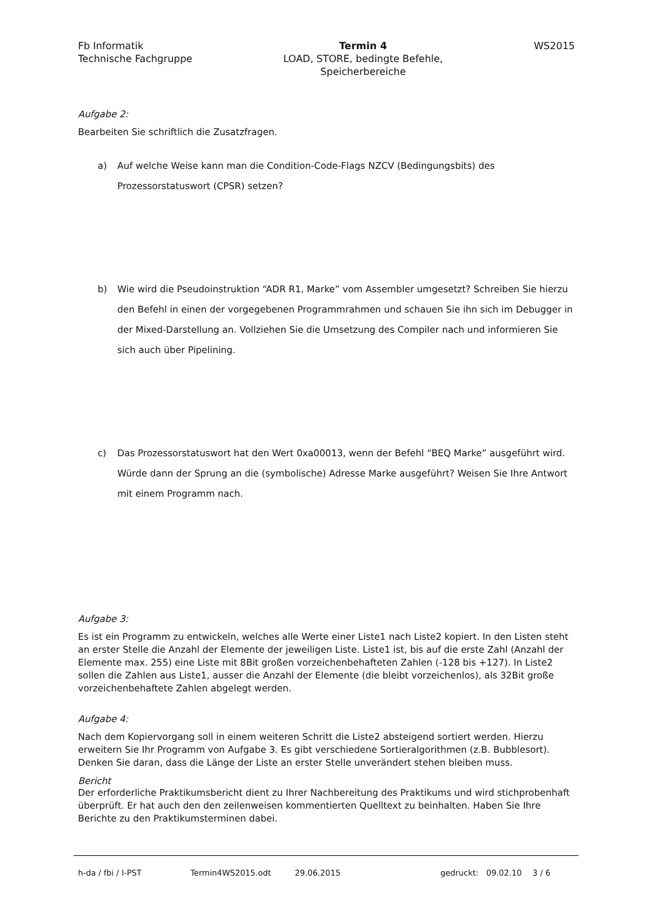Fb Informatik
Technische Fachgruppe
Termin 4
LOAD, STORE, bedingte Befehle,
Speicherbereiche
WS2015
Aufgabe 2:
Bearbeiten Sie schriftlich die Zusatzfragen.
a) Auf welche Weise kann man die Condition-Code-Flags NZCV (Bedingungsbits) des Prozessorstatuswort (CPSR) setzen?
b) Wie wird die Pseudoinstruktion “ADR R1, Marke” vom Assembler umgesetzt? Schreiben Sie hierzu den Befehl in einen der vorgegebenen Programmrahmen und schauen Sie ihn sich im Debugger in der Mixed-Darstellung an. Vollziehen Sie die Umsetzung des Compiler nach und informieren Sie sich auch über Pipelining.
c) Das Prozessorstatuswort hat den Wert 0xa00013, wenn der Befehl “BEQ Marke” ausgeführt wird. Würde dann der Sprung an die (symbolische) Adresse Marke ausgeführt? Weisen Sie Ihre Antwort mit einem Programm nach.
Aufgabe 3:
Es ist ein Programm zu entwickeln, welches alle Werte einer Liste1 nach Liste2 kopiert. In den Listen steht an erster Stelle die Anzahl der Elemente der jeweiligen Liste. Liste1 ist, bis auf die erste Zahl (Anzahl der Elemente max. 255) eine Liste mit 8Bit großen vorzeichenbehafteten Zahlen (-128 bis +127). In Liste2 sollen die Zahlen aus Liste1, ausser die Anzahl der Elemente (die bleibt vorzeichenlos), als 32Bit große vorzeichenbehaftete Zahlen abgelegt werden.
Aufgabe 4:
Nach dem Kopiervorgang soll in einem weiteren Schritt die Liste2 absteigend sortiert werden. Hierzu erweitern Sie Ihr Programm von Aufgabe 3. Es gibt verschiedene Sortieralgorithmen (z.B. Bubblesort). Denken Sie daran, dass die Länge der Liste an erster Stelle unverändert stehen bleiben muss.
Bericht
Der erforderliche Praktikumsbericht dient zu Ihrer Nachbereitung des Praktikums und wird stichprobenhaft überprüft. Er hat auch den den zeilenweisen kommentierten Quelltext zu beinhalten. Haben Sie Ihre Berichte zu den Praktikumsterminen dabei.
h-da / fbi / I-PST Termin4WS2015.odt 29.06.2015 gedruckt: 09.02.10
3 / 6